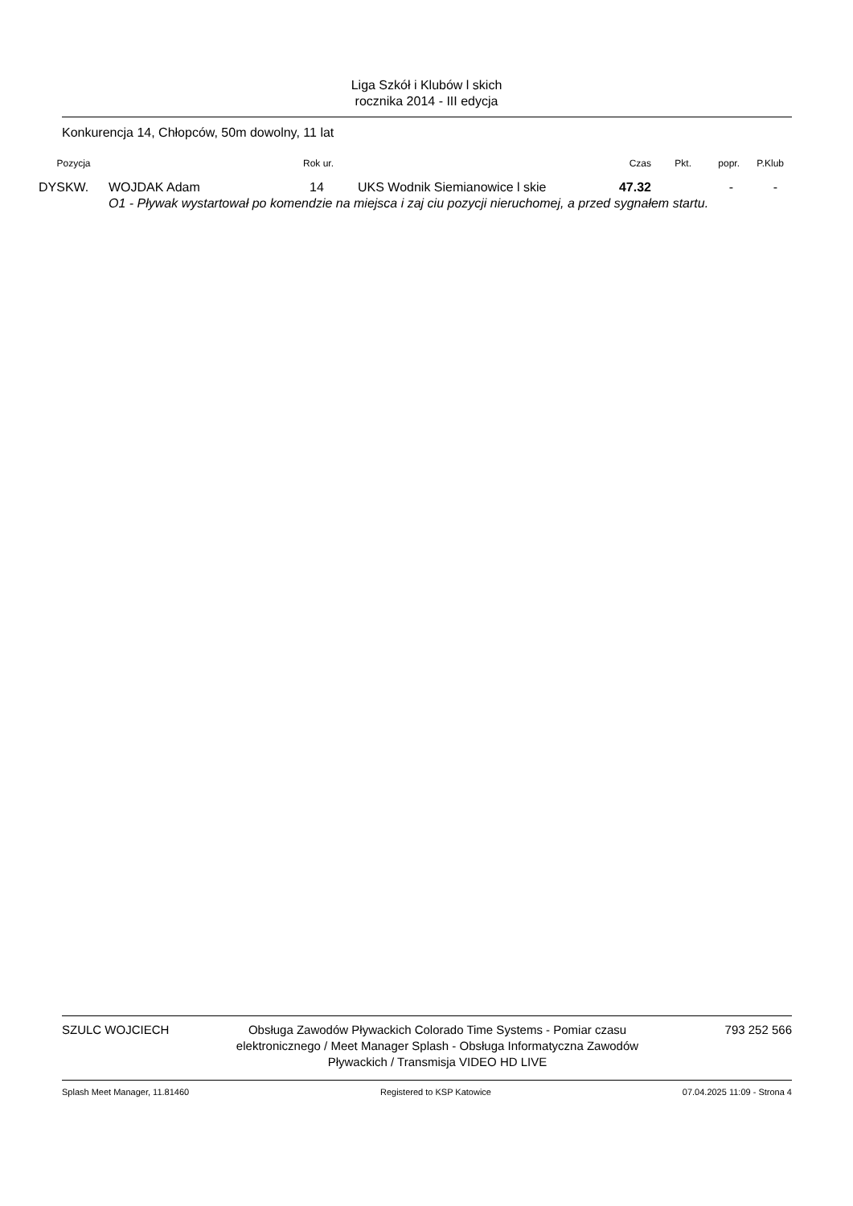Liga Szkół i Klubów l skich
rocznika 2014 - III edycja
Konkurencja 14, Chłopców, 50m dowolny, 11 lat
| Pozycja | | Rok ur. | | Czas | Pkt. | popr. | P.Klub |
| --- | --- | --- | --- | --- | --- | --- | --- |
| DYSKW. | WOJDAK Adam | 14 | UKS Wodnik Siemianowice l skie | 47.32 | | - | - |
| | O1 - Pływak wystartował po komendzie na miejsca i zaj ciu pozycji nieruchomej, a przed sygnałem startu. | | | | | | |
SZULC WOJCIECH Obsługa Zawodów Pływackich Colorado Time Systems - Pomiar czasu elektronicznego / Meet Manager Splash - Obsługa Informatyczna Zawodów Pływackich / Transmisja VIDEO HD LIVE
793 252 566
Splash Meet Manager, 11.81460 Registered to KSP Katowice 07.04.2025 11:09 - Strona 4